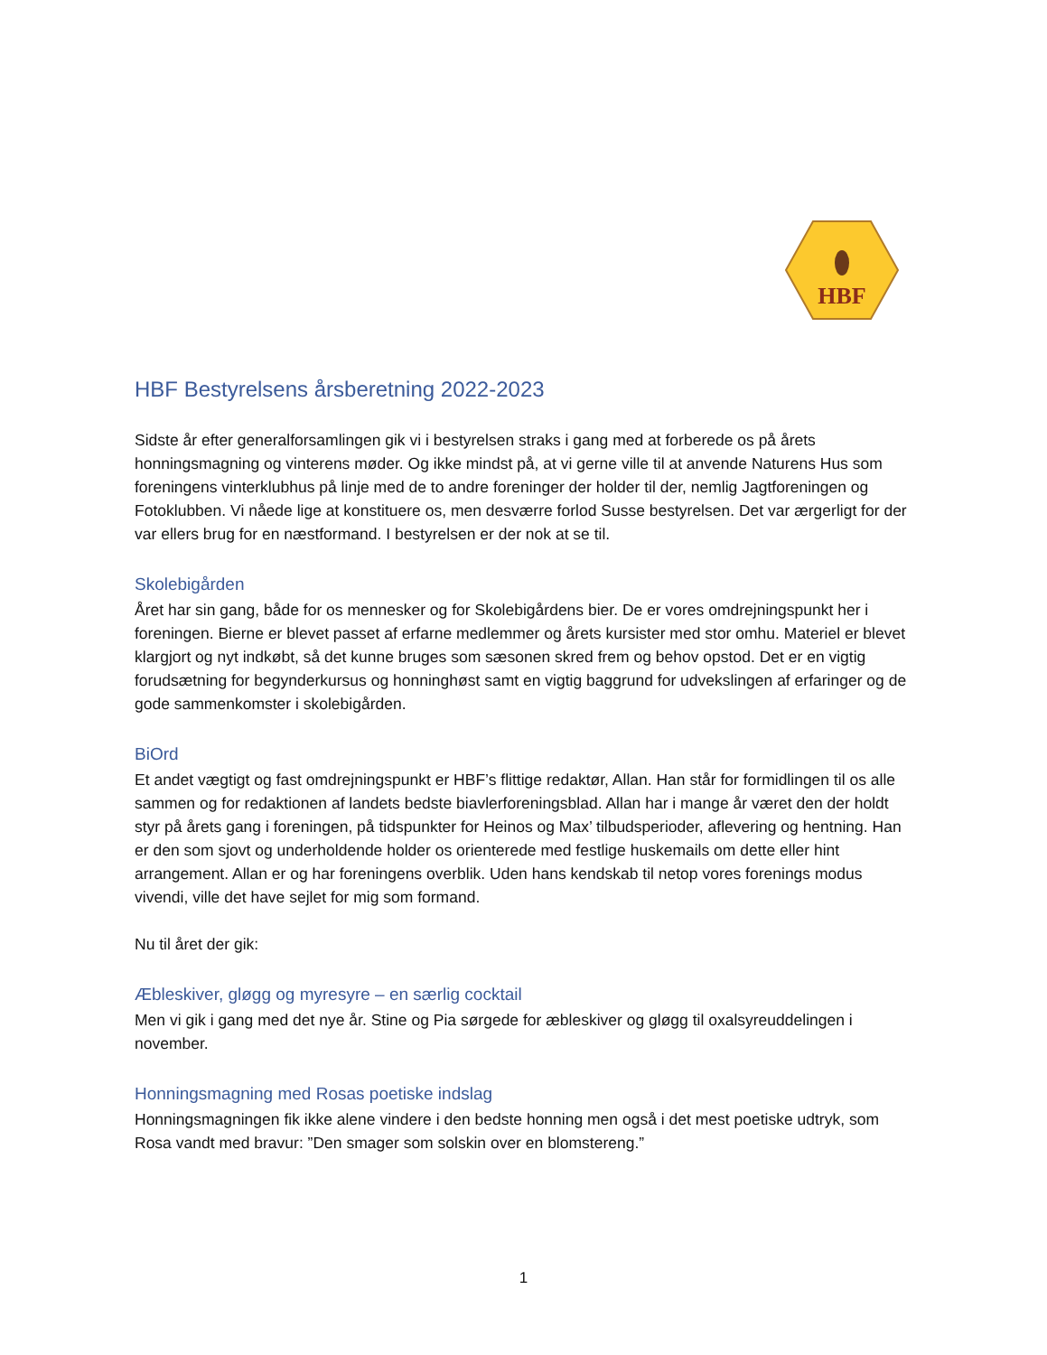HBF
HBF Bestyrelsens årsberetning 2022-2023
Sidste år efter generalforsamlingen gik vi i bestyrelsen straks i gang med at forberede os på årets honningsmagning og vinterens møder. Og ikke mindst på, at vi gerne ville til at anvende Naturens Hus som foreningens vinterklubhus på linje med de to andre foreninger der holder til der, nemlig Jagtforeningen og Fotoklubben. Vi nåede lige at konstituere os, men desværre forlod Susse bestyrelsen. Det var ærgerligt for der var ellers brug for en næstformand. I bestyrelsen er der nok at se til.
Skolebigården
Året har sin gang, både for os mennesker og for Skolebigårdens bier. De er vores omdrejningspunkt her i foreningen. Bierne er blevet passet af erfarne medlemmer og årets kursister med stor omhu. Materiel er blevet klargjort og nyt indkøbt, så det kunne bruges som sæsonen skred frem og behov opstod. Det er en vigtig forudsætning for begynderkursus og honninghøst samt en vigtig baggrund for udvekslingen af erfaringer og de gode sammenkomster i skolebigården.
BiOrd
Et andet vægtigt og fast omdrejningspunkt er HBF’s flittige redaktør, Allan. Han står for formidlingen til os alle sammen og for redaktionen af landets bedste biavlerforeningsblad. Allan har i mange år været den der holdt styr på årets gang i foreningen, på tidspunkter for Heinos og Max’ tilbudsperioder, aflevering og hentning. Han er den som sjovt og underholdende holder os orienterede med festlige huskemails om dette eller hint arrangement. Allan er og har foreningens overblik. Uden hans kendskab til netop vores forenings modus vivendi, ville det have sejlet for mig som formand.
Nu til året der gik:
Æbleskiver, gløgg og myresyre – en særlig cocktail
Men vi gik i gang med det nye år. Stine og Pia sørgede for æbleskiver og gløgg til oxalsyreuddelingen i november.
Honningsmagning med Rosas poetiske indslag
Honningsmagningen fik ikke alene vindere i den bedste honning men også i det mest poetiske udtryk, som Rosa vandt med bravur: ”Den smager som solskin over en blomstereng.”
1